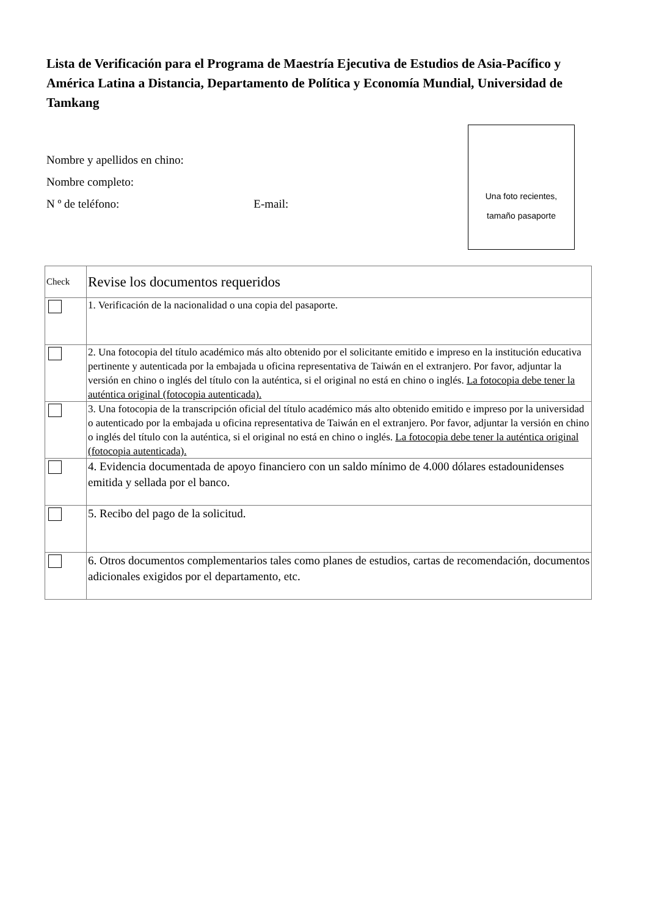Lista de Verificación para el Programa de Maestría Ejecutiva de Estudios de Asia-Pacífico y América Latina a Distancia, Departamento de Política y Economía Mundial, Universidad de Tamkang
Nombre y apellidos en chino:
Nombre completo:
N º de teléfono: E-mail:
Una foto recientes,
tamaño pasaporte
| Check | Revise los documentos requeridos |
| --- | --- |
| | 1. Verificación de la nacionalidad o una copia del pasaporte. |
| | 2. Una fotocopia del título académico más alto obtenido por el solicitante emitido e impreso en la institución educativa pertinente y autenticada por la embajada u oficina representativa de Taiwán en el extranjero. Por favor, adjuntar la versión en chino o inglés del título con la auténtica, si el original no está en chino o inglés. La fotocopia debe tener la auténtica original (fotocopia autenticada). |
| | 3. Una fotocopia de la transcripción oficial del título académico más alto obtenido emitido e impreso por la universidad o autenticado por la embajada u oficina representativa de Taiwán en el extranjero. Por favor, adjuntar la versión en chino o inglés del título con la auténtica, si el original no está en chino o inglés. La fotocopia debe tener la auténtica original (fotocopia autenticada). |
| | 4. Evidencia documentada de apoyo financiero con un saldo mínimo de 4.000 dólares estadounidenses emitida y sellada por el banco. |
| | 5. Recibo del pago de la solicitud. |
| | 6. Otros documentos complementarios tales como planes de estudios, cartas de recomendación, documentos adicionales exigidos por el departamento, etc. |